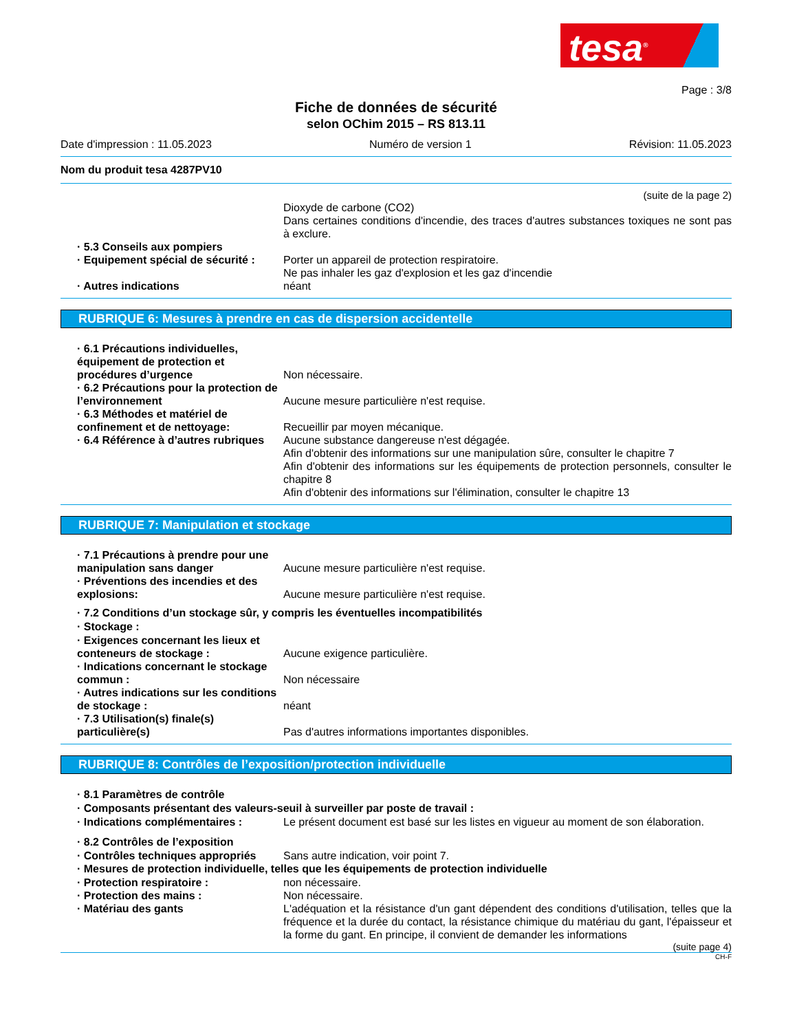tesa<sup>®</sup>
Page : 3/8
Fiche de données de sécurité
selon OChim 2015 – RS 813.11
Date d'impression : 11.05.2023 Numéro de version 1 Révision: 11.05.2023
Nom du produit tesa 4287PV10
(suite de la page 2)
Dioxyde de carbone (CO2)
Dans certaines conditions d'incendie, des traces d'autres substances toxiques ne sont pas à exclure.
· 5.3 Conseils aux pompiers
· Equipement spécial de sécurité :
Porter un appareil de protection respiratoire.
Ne pas inhaler les gaz d'explosion et les gaz d'incendie
· Autres indications néant
RUBRIQUE 6: Mesures à prendre en cas de dispersion accidentelle
· 6.1 Précautions individuelles, équipement de protection et procédures d’urgence
Non nécessaire.
· 6.2 Précautions pour la protection de l’environnement
Aucune mesure particulière n'est requise.
· 6.3 Méthodes et matériel de confinement et de nettoyage:
Recueillir par moyen mécanique.
· 6.4 Référence à d’autres rubriques
Aucune substance dangereuse n'est dégagée.
Afin d'obtenir des informations sur une manipulation sûre, consulter le chapitre 7
Afin d'obtenir des informations sur les équipements de protection personnels, consulter le chapitre 8
Afin d'obtenir des informations sur l'élimination, consulter le chapitre 13
RUBRIQUE 7: Manipulation et stockage
· 7.1 Précautions à prendre pour une manipulation sans danger
Aucune mesure particulière n'est requise.
· Préventions des incendies et des explosions:
Aucune mesure particulière n'est requise.
· 7.2 Conditions d’un stockage sûr, y compris les éventuelles incompatibilités
· Stockage :
· Exigences concernant les lieux et conteneurs de stockage :
Aucune exigence particulière.
· Indications concernant le stockage commun :
Non nécessaire
· Autres indications sur les conditions de stockage :
néant
· 7.3 Utilisation(s) finale(s) particulière(s)
Pas d'autres informations importantes disponibles.
RUBRIQUE 8: Contrôles de l’exposition/protection individuelle
· 8.1 Paramètres de contrôle
· Composants présentant des valeurs-seuil à surveiller par poste de travail :
· Indications complémentaires : Le présent document est basé sur les listes en vigueur au moment de son élaboration.
· 8.2 Contrôles de l’exposition
· Contrôles techniques appropriés
Sans autre indication, voir point 7.
· Mesures de protection individuelle, telles que les équipements de protection individuelle
· Protection respiratoire : non nécessaire.
· Protection des mains : Non nécessaire.
· Matériau des gants L'adéquation et la résistance d'un gant dépendent des conditions d'utilisation, telles que la fréquence et la durée du contact, la résistance chimique du matériau du gant, l'épaisseur et la forme du gant. En principe, il convient de demander les informations
(suite page 4)
CH-F